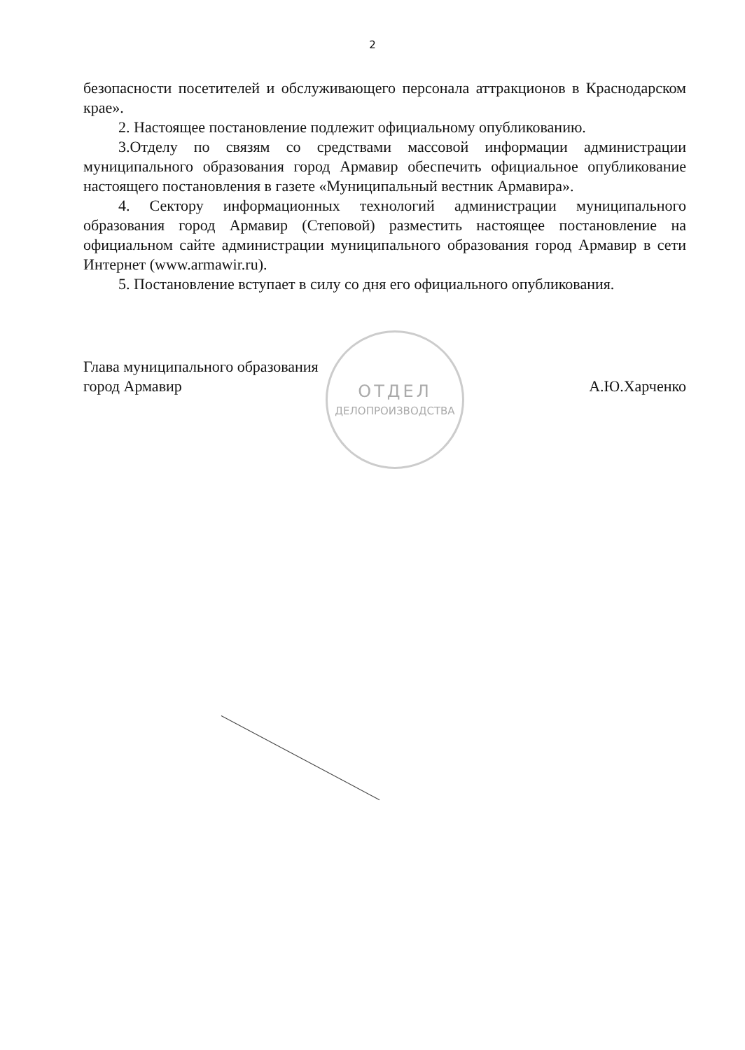2
безопасности посетителей и обслуживающего персонала аттракционов в Краснодарском крае».
2. Настоящее постановление подлежит официальному опубликованию.
3.Отделу по связям со средствами массовой информации администрации муниципального образования город Армавир обеспечить официальное опубликование настоящего постановления в газете «Муниципальный вестник Армавира».
4. Сектору информационных технологий администрации муниципального образования город Армавир (Степовой) разместить настоящее постановление на официальном сайте администрации муниципального образования город Армавир в сети Интернет (www.armawir.ru).
5. Постановление вступает в силу со дня его официального опубликования.
Глава муниципального образования
город Армавир
А.Ю.Харченко
ОТДЕЛ
ДЕЛОПРОИЗВОДСТВА